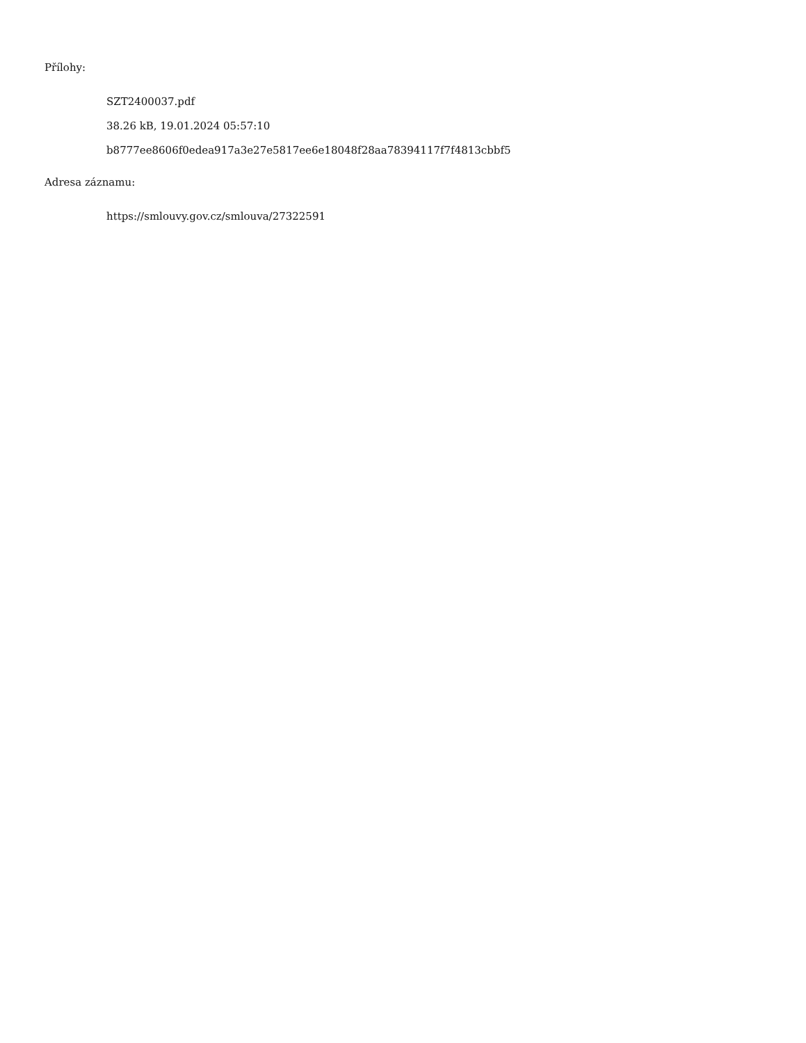Přílohy:
SZT2400037.pdf
38.26 kB, 19.01.2024 05:57:10
b8777ee8606f0edea917a3e27e5817ee6e18048f28aa78394117f7f4813cbbf5
Adresa záznamu:
https://smlouvy.gov.cz/smlouva/27322591